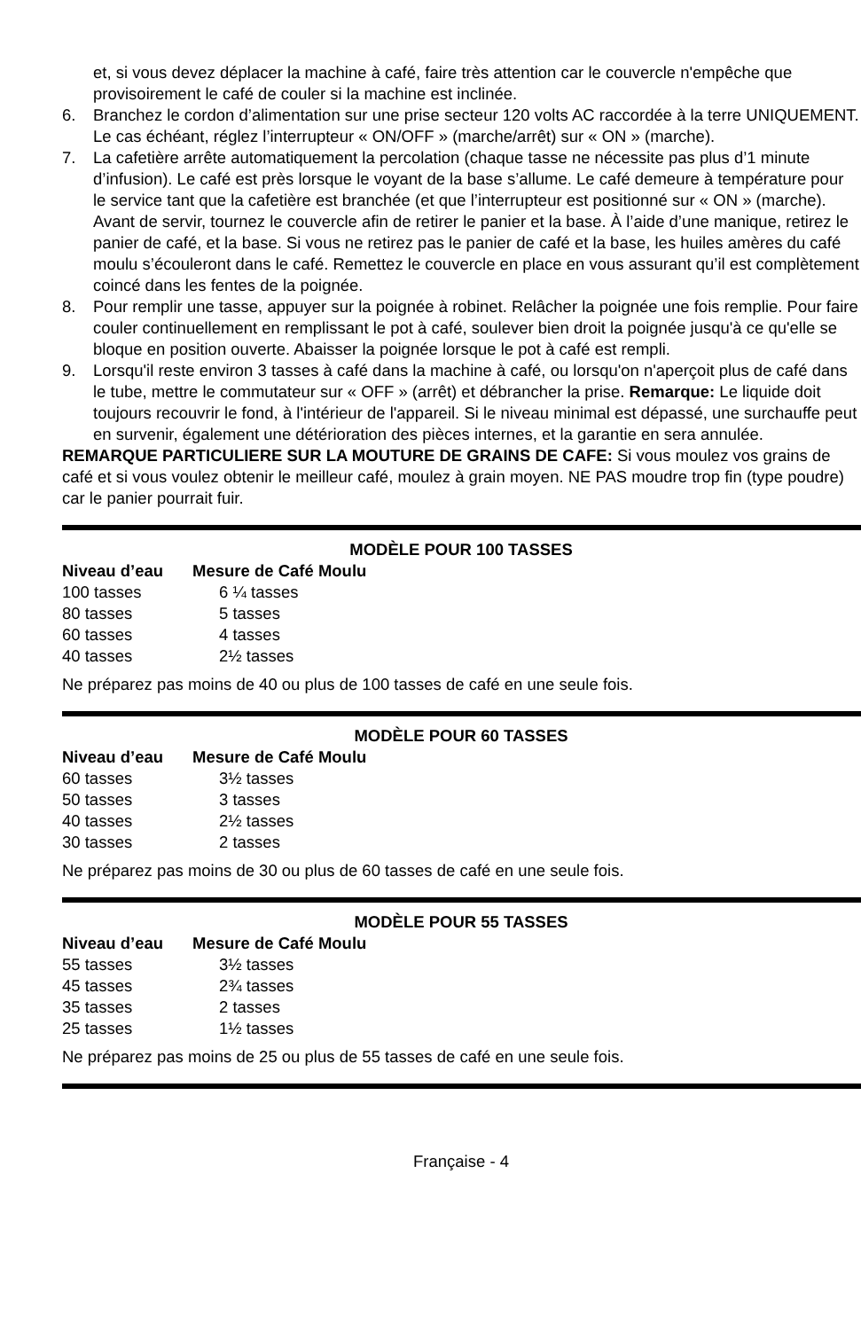et, si vous devez déplacer la machine à café, faire très attention car le couvercle n'empêche que provisoirement le café de couler si la machine est inclinée.
6. Branchez le cordon d’alimentation sur une prise secteur 120 volts AC raccordée à la terre UNIQUEMENT. Le cas échéant, réglez l’interrupteur « ON/OFF » (marche/arrêt) sur « ON » (marche).
7. La cafetière arrête automatiquement la percolation (chaque tasse ne nécessite pas plus d’1 minute d’infusion). Le café est près lorsque le voyant de la base s’allume. Le café demeure à température pour le service tant que la cafetière est branchée (et que l’interrupteur est positionné sur « ON » (marche). Avant de servir, tournez le couvercle afin de retirer le panier et la base. À l’aide d’une manique, retirez le panier de café, et la base. Si vous ne retirez pas le panier de café et la base, les huiles amères du café moulu s’écouleront dans le café. Remettez le couvercle en place en vous assurant qu’il est complètement coincé dans les fentes de la poignée.
8. Pour remplir une tasse, appuyer sur la poignée à robinet. Relâcher la poignée une fois remplie. Pour faire couler continuellement en remplissant le pot à café, soulever bien droit la poignée jusqu'à ce qu'elle se bloque en position ouverte. Abaisser la poignée lorsque le pot à café est rempli.
9. Lorsqu'il reste environ 3 tasses à café dans la machine à café, ou lorsqu'on n'aperçoit plus de café dans le tube, mettre le commutateur sur « OFF » (arrêt) et débrancher la prise. Remarque: Le liquide doit toujours recouvrir le fond, à l'intérieur de l'appareil. Si le niveau minimal est dépassé, une surchauffe peut en survenir, également une détérioration des pièces internes, et la garantie en sera annulée.
REMARQUE PARTICULIERE SUR LA MOUTURE DE GRAINS DE CAFE: Si vous moulez vos grains de café et si vous voulez obtenir le meilleur café, moulez à grain moyen. NE PAS moudre trop fin (type poudre) car le panier pourrait fuir.
MODÈLE POUR 100 TASSES
| Niveau d’eau | Mesure de Café Moulu |
| --- | --- |
| 100 tasses | 6 ¼ tasses |
| 80 tasses | 5 tasses |
| 60 tasses | 4 tasses |
| 40 tasses | 2½ tasses |
Ne préparez pas moins de 40 ou plus de 100 tasses de café en une seule fois.
MODÈLE POUR 60 TASSES
| Niveau d’eau | Mesure de Café Moulu |
| --- | --- |
| 60 tasses | 3½ tasses |
| 50 tasses | 3 tasses |
| 40 tasses | 2½ tasses |
| 30 tasses | 2 tasses |
Ne préparez pas moins de 30 ou plus de 60 tasses de café en une seule fois.
MODÈLE POUR 55 TASSES
| Niveau d’eau | Mesure de Café Moulu |
| --- | --- |
| 55 tasses | 3½ tasses |
| 45 tasses | 2¾ tasses |
| 35 tasses | 2 tasses |
| 25 tasses | 1½ tasses |
Ne préparez pas moins de 25 ou plus de 55 tasses de café en une seule fois.
Française - 4